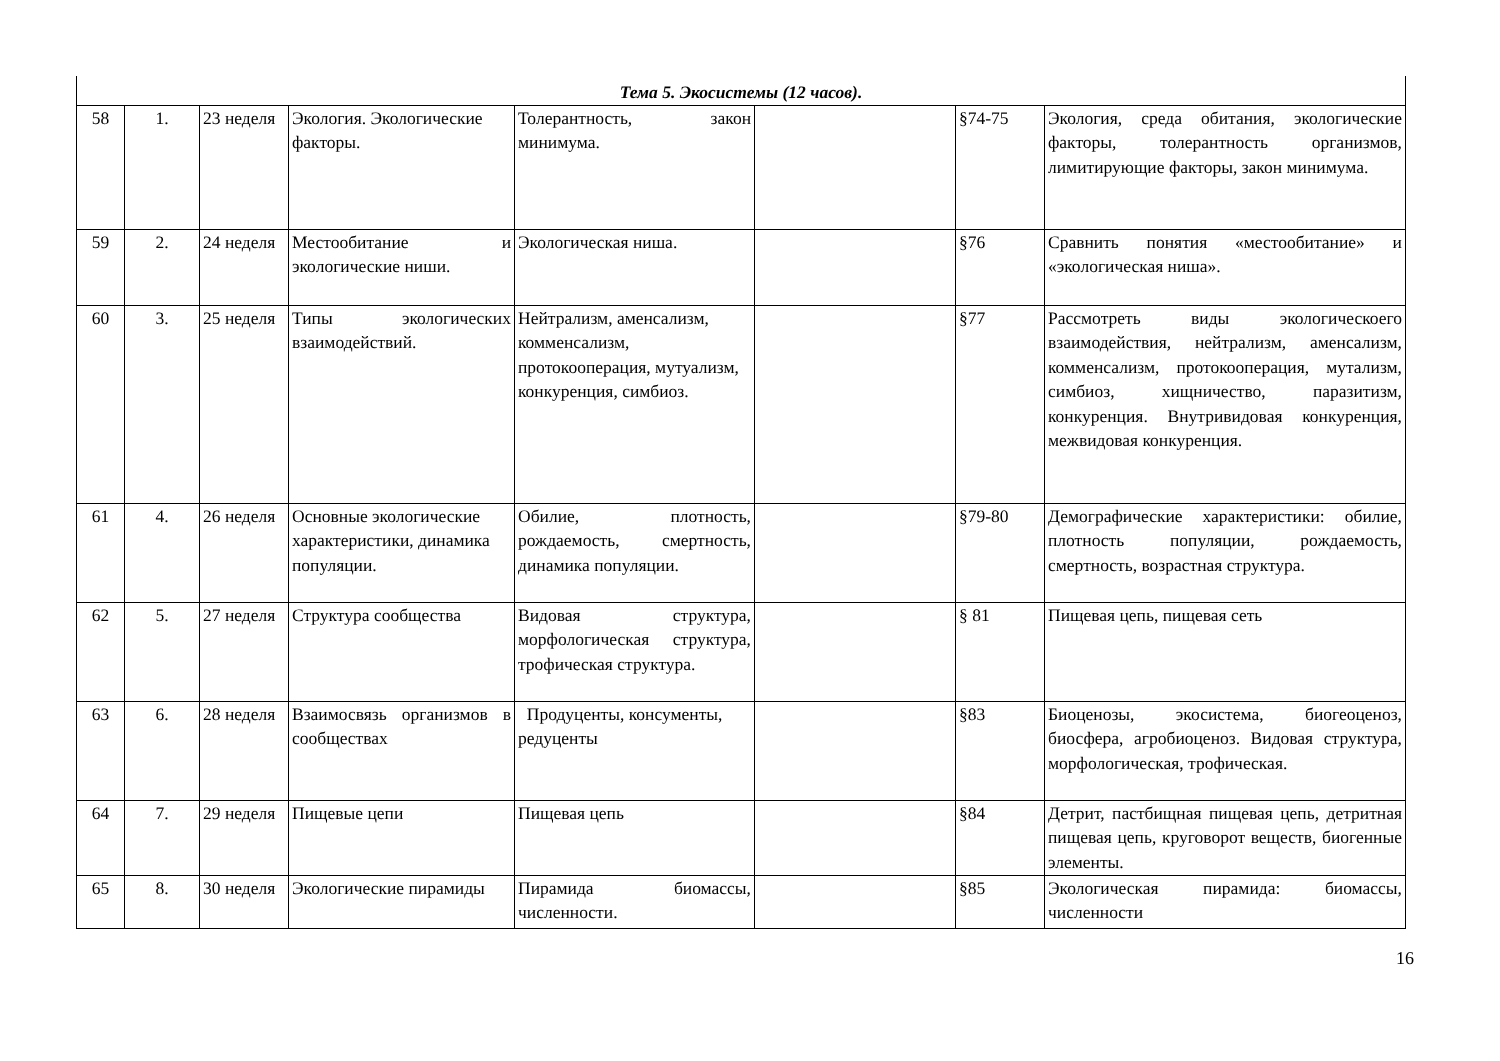| Тема 5. Экосистемы (12 часов). | | | | | | | |
| 58 | 1. | 23 неделя | Экология. Экологические факторы. | Толерантность, закон минимума. | | §74-75 | Экология, среда обитания, экологические факторы, толерантность организмов, лимитирующие факторы, закон минимума. |
| 59 | 2. | 24 неделя | Местообитание и экологические ниши. | Экологическая ниша. | | §76 | Сравнить понятия «местообитание» и «экологическая ниша». |
| 60 | 3. | 25 неделя | Типы экологических взаимодействий. | Нейтрализм, аменсализм, комменсализм, протокооперация, мутуализм, конкуренция, симбиоз. | | §77 | Рассмотреть виды экологическоего взаимодействия, нейтрализм, аменсализм, комменсализм, протокооперация, мутализм, симбиоз, хищничество, паразитизм, конкуренция. Внутривидовая конкуренция, межвидовая конкуренция. |
| 61 | 4. | 26 неделя | Основные экологические характеристики, динамика популяции. | Обилие, плотность, рождаемость, смертность, динамика популяции. | | §79-80 | Демографические характеристики: обилие, плотность популяции, рождаемость, смертность, возрастная структура. |
| 62 | 5. | 27 неделя | Структура сообщества | Видовая структура, морфологическая структура, трофическая структура. | | § 81 | Пищевая цепь, пищевая сеть |
| 63 | 6. | 28 неделя | Взаимосвязь организмов в сообществах | Продуценты, консументы, редуценты | | §83 | Биоценозы, экосистема, биогеоценоз, биосфера, агробиоценоз. Видовая структура, морфологическая, трофическая. |
| 64 | 7. | 29 неделя | Пищевые цепи | Пищевая цепь | | §84 | Детрит, пастбищная пищевая цепь, детритная пищевая цепь, круговорот веществ, биогенные элементы. |
| 65 | 8. | 30 неделя | Экологические пирамиды | Пирамида биомассы, численности. | | §85 | Экологическая пирамида: биомассы, численности |
16